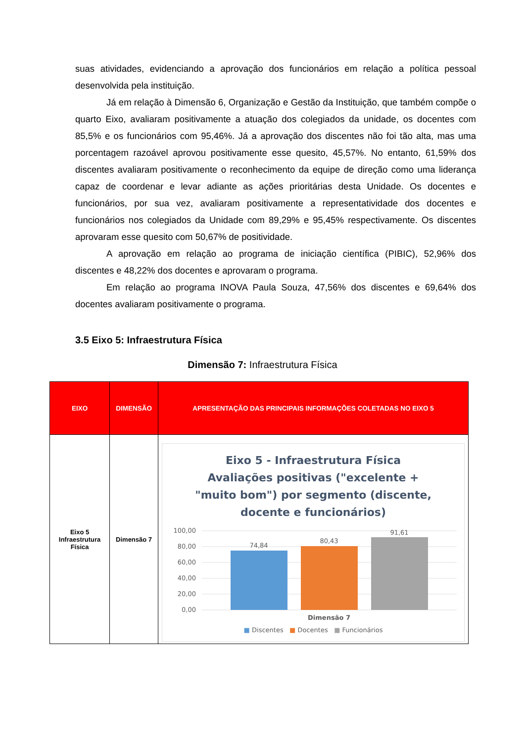suas atividades, evidenciando a aprovação dos funcionários em relação a política pessoal desenvolvida pela instituição.
Já em relação à Dimensão 6, Organização e Gestão da Instituição, que também compõe o quarto Eixo, avaliaram positivamente a atuação dos colegiados da unidade, os docentes com 85,5% e os funcionários com 95,46%. Já a aprovação dos discentes não foi tão alta, mas uma porcentagem razoável aprovou positivamente esse quesito, 45,57%. No entanto, 61,59% dos discentes avaliaram positivamente o reconhecimento da equipe de direção como uma liderança capaz de coordenar e levar adiante as ações prioritárias desta Unidade. Os docentes e funcionários, por sua vez, avaliaram positivamente a representatividade dos docentes e funcionários nos colegiados da Unidade com 89,29% e 95,45% respectivamente. Os discentes aprovaram esse quesito com 50,67% de positividade.
A aprovação em relação ao programa de iniciação científica (PIBIC), 52,96% dos discentes e 48,22% dos docentes e aprovaram o programa.
Em relação ao programa INOVA Paula Souza, 47,56% dos discentes e 69,64% dos docentes avaliaram positivamente o programa.
3.5 Eixo 5: Infraestrutura Física
Dimensão 7: Infraestrutura Física
| EIXO | DIMENSÃO | APRESENTAÇÃO DAS PRINCIPAIS INFORMAÇÕES COLETADAS NO EIXO 5 |
| --- | --- | --- |
| Eixo 5 Infraestrutura Física | Dimensão 7 | Eixo 5 - Infraestrutura Física Avaliações positivas ("excelente + "muito bom") por segmento (discente, docente e funcionários) 100,00 80,00 60,00 40,00 20,00 0,00 74,84 80,43 91,61 Dimensão 7 ■ Discentes ■ Docentes ■ Funcionários |